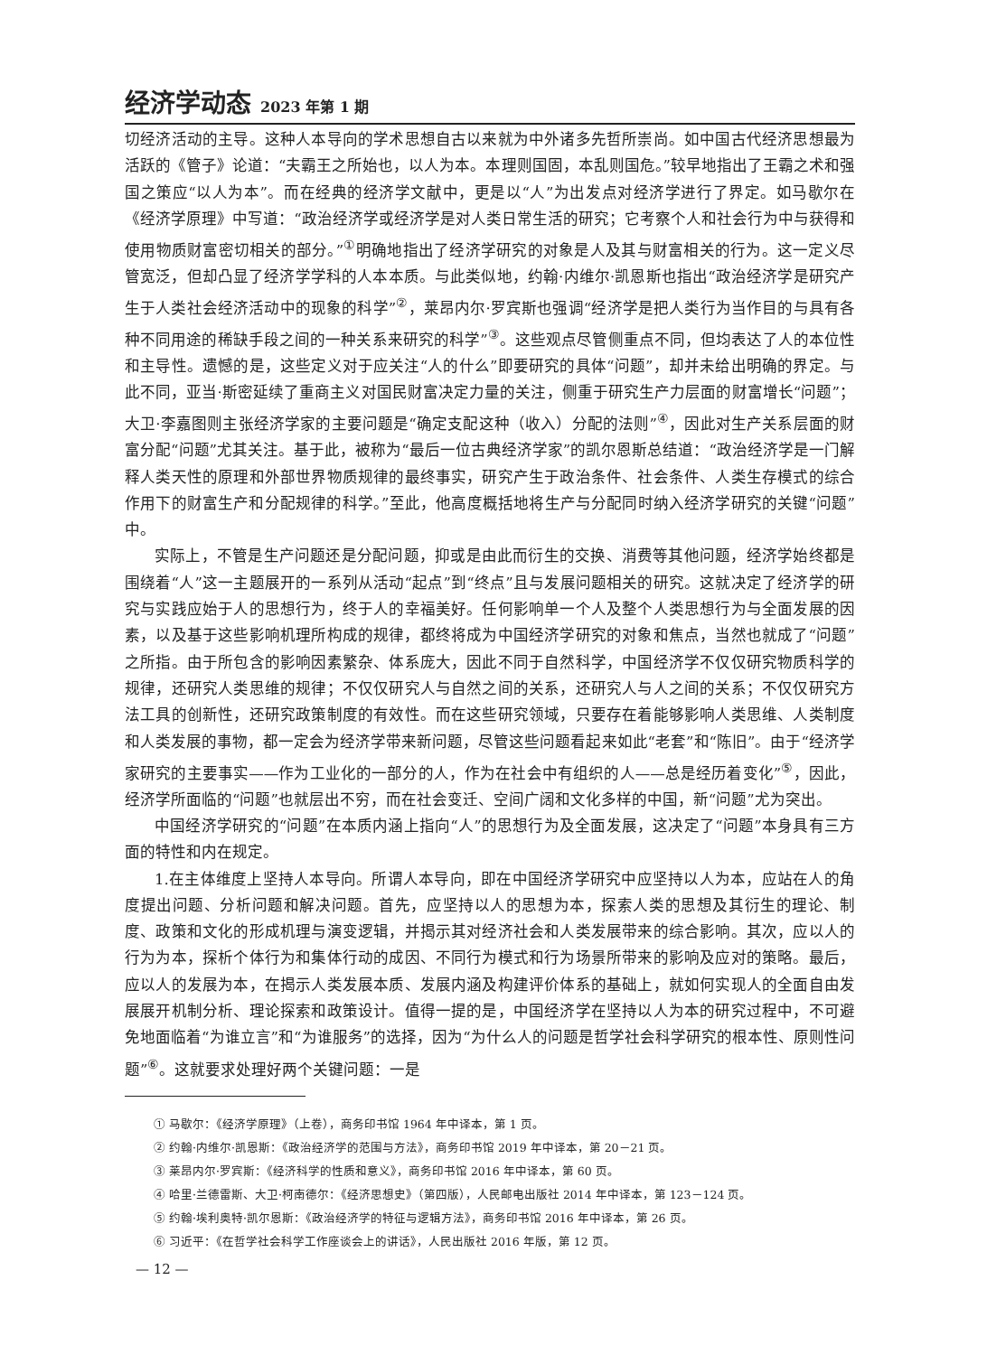经济学动态 2023 年第 1 期
切经济活动的主导。这种人本导向的学术思想自古以来就为中外诸多先哲所崇尚。如中国古代经济思想最为活跃的《管子》论道：“夫霸王之所始也，以人为本。本理则国固，本乱则国危。”较早地指出了王霸之术和强国之策应“以人为本”。而在经典的经济学文献中，更是以“人”为出发点对经济学进行了界定。如马歇尔在《经济学原理》中写道：“政治经济学或经济学是对人类日常生活的研究；它考察个人和社会行为中与获得和使用物质财富密切相关的部分。”<sup>①</sup>明确地指出了经济学研究的对象是人及其与财富相关的行为。这一定义尽管宽泛，但却凸显了经济学学科的人本本质。与此类似地，约翰·内维尔·凯恩斯也指出“政治经济学是研究产生于人类社会经济活动中的现象的科学”<sup>②</sup>，莱昂内尔·罗宾斯也强调“经济学是把人类行为当作目的与具有各种不同用途的稀缺手段之间的一种关系来研究的科学”<sup>③</sup>。这些观点尽管侧重点不同，但均表达了人的本位性和主导性。遗憾的是，这些定义对于应关注“人的什么”即要研究的具体“问题”，却并未给出明确的界定。与此不同，亚当·斯密延续了重商主义对国民财富决定力量的关注，侧重于研究生产力层面的财富增长“问题”；大卫·李嘉图则主张经济学家的主要问题是“确定支配这种（收入）分配的法则”<sup>④</sup>，因此对生产关系层面的财富分配“问题”尤其关注。基于此，被称为“最后一位古典经济学家”的凯尔恩斯总结道：“政治经济学是一门解释人类天性的原理和外部世界物质规律的最终事实，研究产生于政治条件、社会条件、人类生存模式的综合作用下的财富生产和分配规律的科学。”至此，他高度概括地将生产与分配同时纳入经济学研究的关键“问题”中。
实际上，不管是生产问题还是分配问题，抑或是由此而衍生的交换、消费等其他问题，经济学始终都是围绕着“人”这一主题展开的一系列从活动“起点”到“终点”且与发展问题相关的研究。这就决定了经济学的研究与实践应始于人的思想行为，终于人的幸福美好。任何影响单一个人及整个人类思想行为与全面发展的因素，以及基于这些影响机理所构成的规律，都终将成为中国经济学研究的对象和焦点，当然也就成了“问题”之所指。由于所包含的影响因素繁杂、体系庞大，因此不同于自然科学，中国经济学不仅仅研究物质科学的规律，还研究人类思维的规律；不仅仅研究人与自然之间的关系，还研究人与人之间的关系；不仅仅研究方法工具的创新性，还研究政策制度的有效性。而在这些研究领域，只要存在着能够影响人类思维、人类制度和人类发展的事物，都一定会为经济学带来新问题，尽管这些问题看起来如此“老套”和“陈旧”。由于“经济学家研究的主要事实——作为工业化的一部分的人，作为在社会中有组织的人——总是经历着变化”<sup>⑤</sup>，因此，经济学所面临的“问题”也就层出不穷，而在社会变迁、空间广阔和文化多样的中国，新“问题”尤为突出。
中国经济学研究的“问题”在本质内涵上指向“人”的思想行为及全面发展，这决定了“问题”本身具有三方面的特性和内在规定。
1.在主体维度上坚持人本导向。所谓人本导向，即在中国经济学研究中应坚持以人为本，应站在人的角度提出问题、分析问题和解决问题。首先，应坚持以人的思想为本，探索人类的思想及其衍生的理论、制度、政策和文化的形成机理与演变逻辑，并揭示其对经济社会和人类发展带来的综合影响。其次，应以人的行为为本，探析个体行为和集体行动的成因、不同行为模式和行为场景所带来的影响及应对的策略。最后，应以人的发展为本，在揭示人类发展本质、发展内涵及构建评价体系的基础上，就如何实现人的全面自由发展展开机制分析、理论探索和政策设计。值得一提的是，中国经济学在坚持以人为本的研究过程中，不可避免地面临着“为谁立言”和“为谁服务”的选择，因为“为什么人的问题是哲学社会科学研究的根本性、原则性问题”<sup>⑥</sup>。这就要求处理好两个关键问题：一是
① 马歇尔：《经济学原理》（上卷），商务印书馆 1964 年中译本，第 1 页。
② 约翰·内维尔·凯恩斯：《政治经济学的范围与方法》，商务印书馆 2019 年中译本，第 20－21 页。
③ 莱昂内尔·罗宾斯：《经济科学的性质和意义》，商务印书馆 2016 年中译本，第 60 页。
④ 哈里·兰德雷斯、大卫·柯南德尔：《经济思想史》（第四版），人民邮电出版社 2014 年中译本，第 123－124 页。
⑤ 约翰·埃利奥特·凯尔恩斯：《政治经济学的特征与逻辑方法》，商务印书馆 2016 年中译本，第 26 页。
⑥ 习近平：《在哲学社会科学工作座谈会上的讲话》，人民出版社 2016 年版，第 12 页。
— 12 —